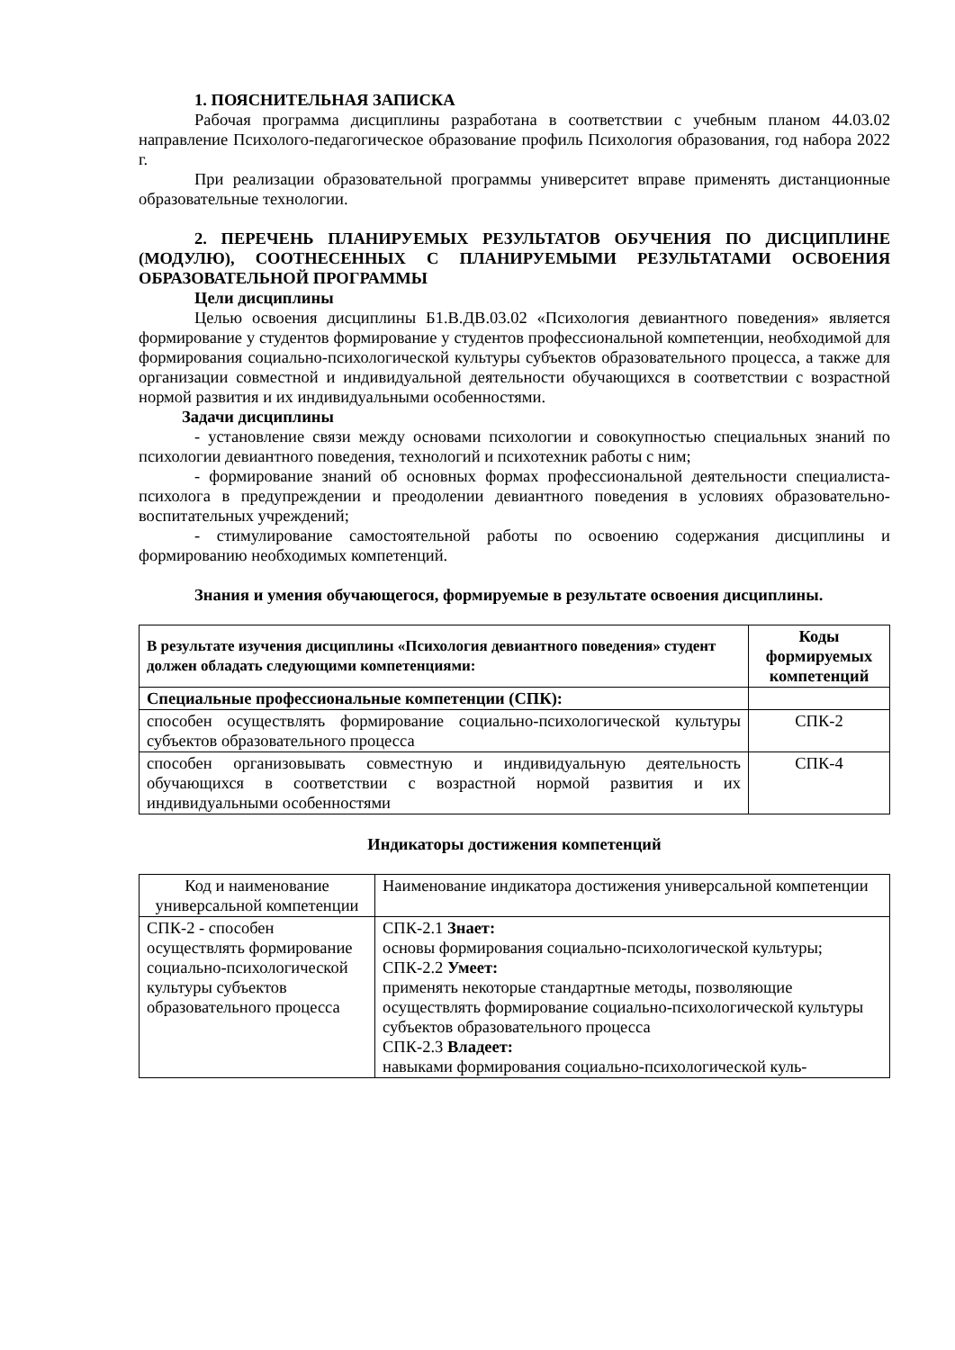1. ПОЯСНИТЕЛЬНАЯ ЗАПИСКА
Рабочая программа дисциплины разработана в соответствии с учебным планом 44.03.02 направление Психолого-педагогическое образование профиль Психология образования, год набора 2022 г.
При реализации образовательной программы университет вправе применять дистанционные образовательные технологии.
2. ПЕРЕЧЕНЬ ПЛАНИРУЕМЫХ РЕЗУЛЬТАТОВ ОБУЧЕНИЯ ПО ДИСЦИПЛИНЕ (МОДУЛЮ), СООТНЕСЕННЫХ С ПЛАНИРУЕМЫМИ РЕЗУЛЬТАТАМИ ОСВОЕНИЯ ОБРАЗОВАТЕЛЬНОЙ ПРОГРАММЫ
Цели дисциплины
Целью освоения дисциплины Б1.В.ДВ.03.02 «Психология девиантного поведения» является формирование у студентов формирование у студентов профессиональной компетенции, необходимой для формирования социально-психологической культуры субъектов образовательного процесса, а также для организации совместной и индивидуальной деятельности обучающихся в соответствии с возрастной нормой развития и их индивидуальными особенностями.
Задачи дисциплины
- установление связи между основами психологии и совокупностью специальных знаний по психологии девиантного поведения, технологий и психотехник работы с ним;
- формирование знаний об основных формах профессиональной деятельности специалиста-психолога в предупреждении и преодолении девиантного поведения в условиях образовательно-воспитательных учреждений;
- стимулирование самостоятельной работы по освоению содержания дисциплины и формированию необходимых компетенций.
Знания и умения обучающегося, формируемые в результате освоения дисциплины.
| В результате изучения дисциплины «Психология девиантного поведения» студент должен обладать следующими компетенциями: | Коды формируемых компетенций |
| --- | --- |
| Специальные профессиональные компетенции (СПК): | |
| способен осуществлять формирование социально-психологической культуры субъектов образовательного процесса | СПК-2 |
| способен организовывать совместную и индивидуальную деятельность обучающихся в соответствии с возрастной нормой развития и их индивидуальными особенностями | СПК-4 |
Индикаторы достижения компетенций
| Код и наименование универсальной компетенции | Наименование индикатора достижения универсальной компетенции |
| СПК-2 - способен осуществлять формирование социально-психологической культуры субъектов образовательного процесса | СПК-2.1 Знает: основы формирования социально-психологической культуры; СПК-2.2 Умеет: применять некоторые стандартные методы, позволяющие осуществлять формирование социально-психологической культуры субъектов образовательного процесса СПК-2.3 Владеет: навыками формирования социально-психологической куль- |